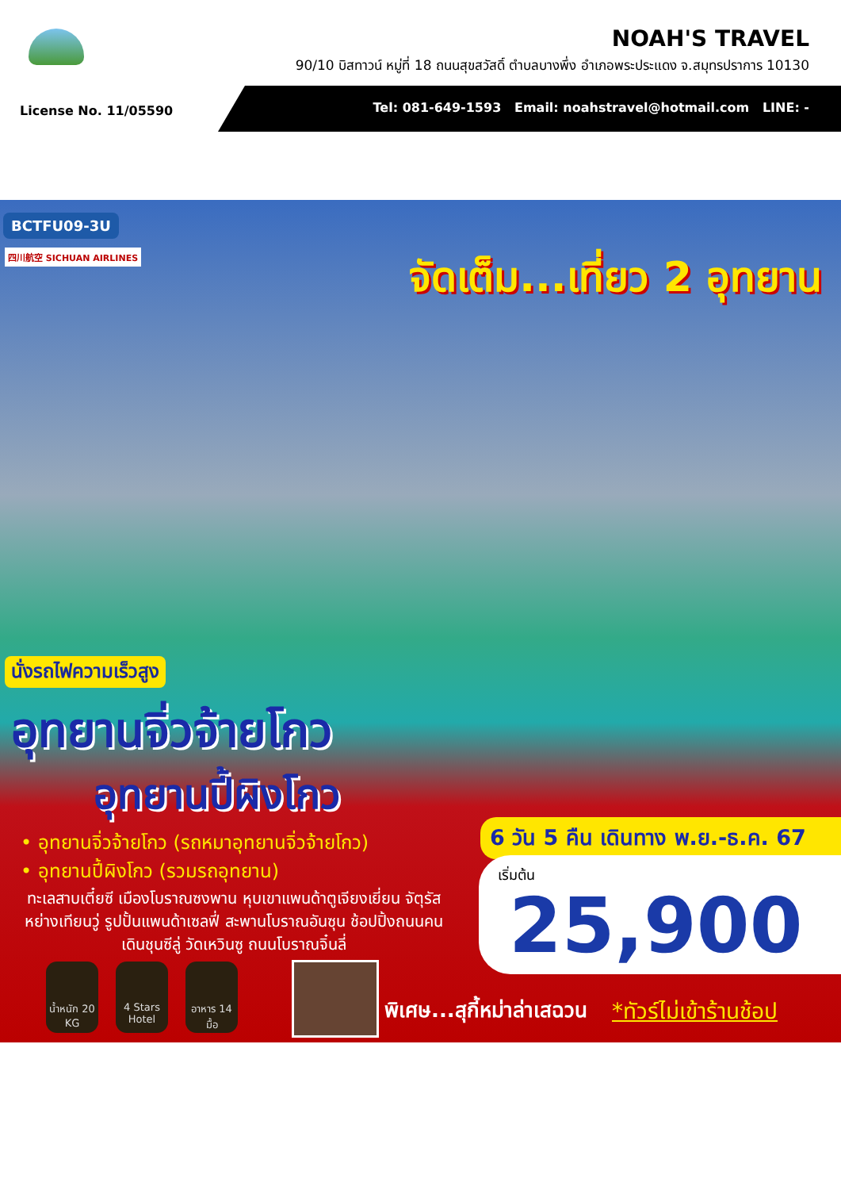NOAH'S TRAVEL
90/10 บิสทาวน์ หมู่ที่ 18 ถนนสุขสวัสดิ์ ตำบลบางพึ่ง อำเภอพระประแดง จ.สมุทรปราการ 10130
License No. 11/05590
Tel: 081-649-1593 Email: noahstravel@hotmail.com LINE: -
BCTFU09-3U
四川航空 SICHUAN AIRLINES จัดเต็ม...เที่ยว 2 อุทยาน
นั่งรถไฟความเร็วสูง
อุทยานจิ่วจ้ายโกว
อุทยานปี้ผิงโกว
• อุทยานจิ่วจ้ายโกว (รถหมาอุทยานจิ่วจ้ายโกว)
• อุทยานปี้ผิงโกว (รวมรถอุทยาน)
ทะเลสาบเตี๋ยซี เมืองโบราณซงพาน หุบเขาแพนด้าตูเจียงเยี่ยน จัตุรัสหย่างเทียนวู่ รูปปั้นแพนด้าเซลฟี่ สะพานโบราณอันซุน ช้อปปิ้งถนนคนเดินชุนซีลู่ วัดเหวินซู ถนนโบราณจิ๋นลี่
น้ำหนัก 20 KG
4 Stars Hotel
อาหาร 14 มื้อ
พิเศษ...สุกี้หม่าล่าเสฉวน *ทัวร์ไม่เข้าร้านช้อป
6 วัน 5 คืน เดินทาง พ.ย.-ธ.ค. 67
เริ่มต้น
25,900